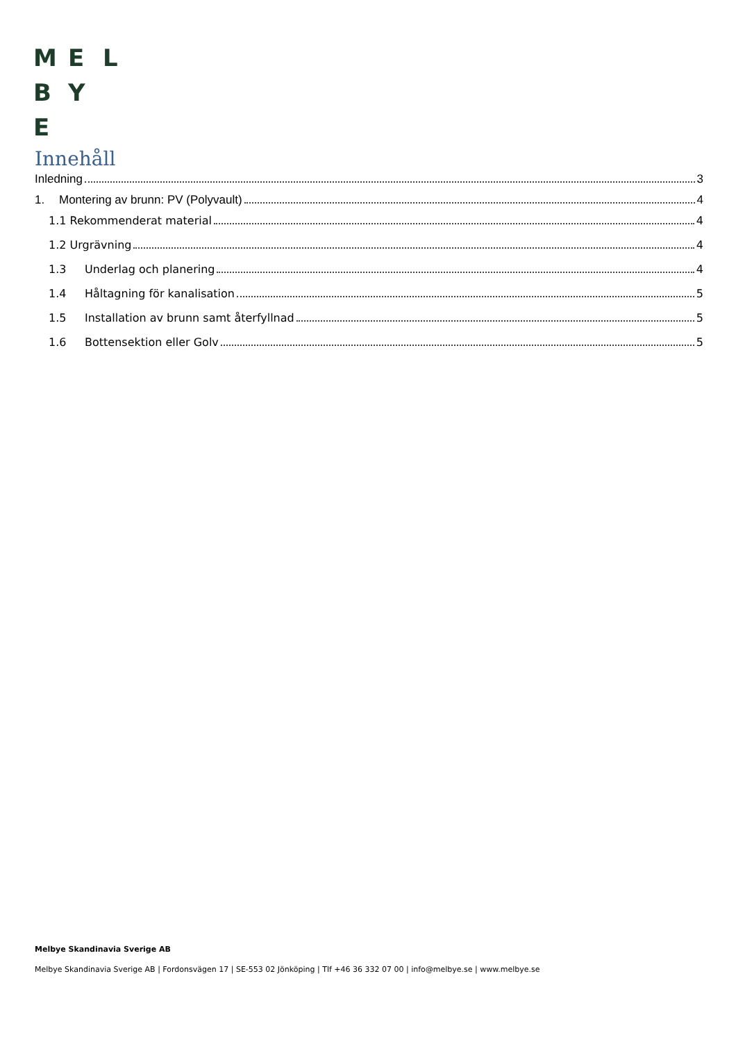M E L
B Y
E
Innehåll
Inledning 3
1. Montering av brunn: PV (Polyvault) 4
1.1 Rekommenderat material 4
1.2 Urgrävning 4
1.3 Underlag och planering 4
1.4 Håltagning för kanalisation 5
1.5 Installation av brunn samt återfyllnad 5
1.6 Bottensektion eller Golv 5
Melbye Skandinavia Sverige AB
Melbye Skandinavia Sverige AB | Fordonsvägen 17 | SE-553 02 Jönköping | Tlf +46 36 332 07 00 | info@melbye.se | www.melbye.se